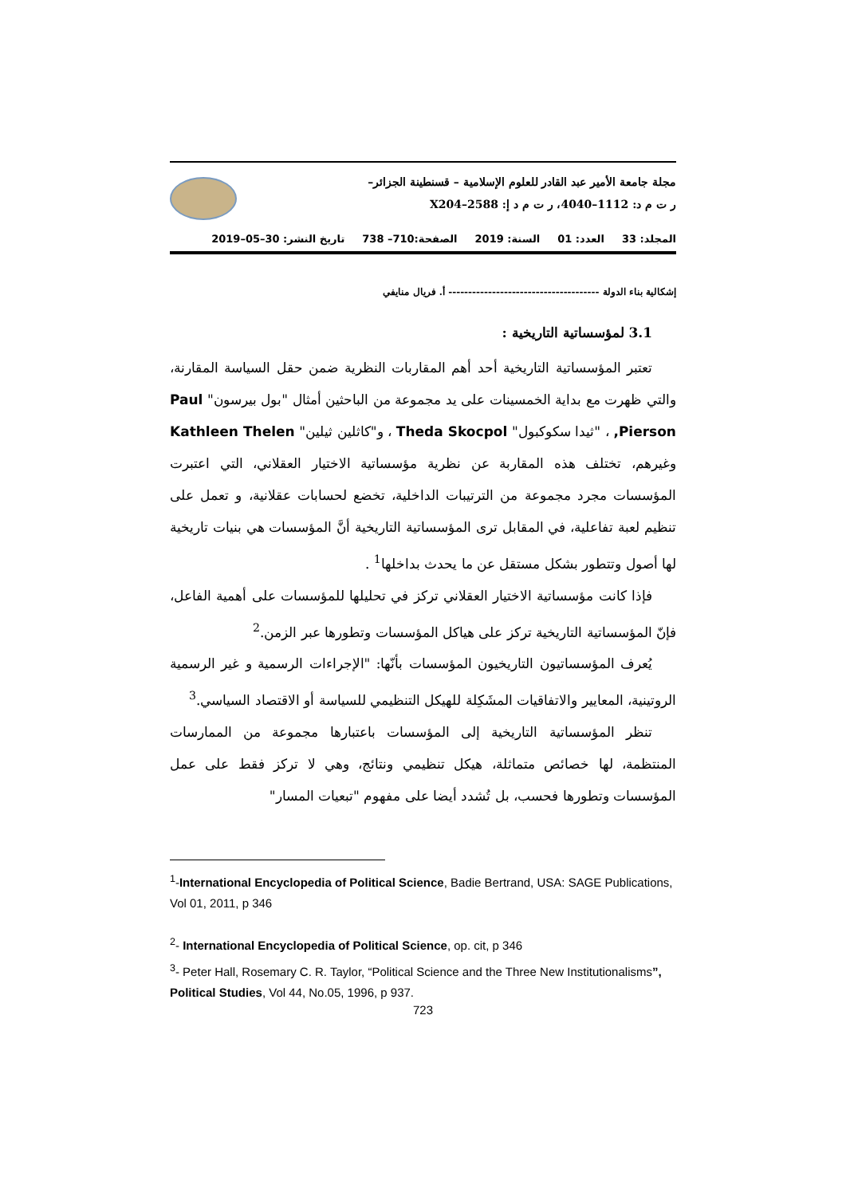مجلة جامعة الأمير عبد القادر للعلوم الإسلامية – قسنطينة الجزائر–
ر ت م د: 1112–4040، ر ت م د إ: 2588–X204
المجلد: 33 العدد: 01 السنة: 2019 الصفحة:710– 738 تاريخ النشر: 30–05–2019
إشكالية بناء الدولة -------------------------------------- أ. فريال منايفي
3.1 لمؤسساتية التاريخية :
تعتبر المؤسساتية التاريخية أحد أهم المقاربات النظرية ضمن حقل السياسة المقارنة، والتي ظهرت مع بداية الخمسينات على يد مجموعة من الباحثين أمثال "بول بيرسون" Paul Pierson, ، "ثيدا سكوكبول" Theda Skocpol ، و"كاثلين ثيلين" Kathleen Thelen وغيرهم، تختلف هذه المقاربة عن نظرية مؤسساتية الاختيار العقلاني، التي اعتبرت المؤسسات مجرد مجموعة من الترتيبات الداخلية، تخضع لحسابات عقلانية، و تعمل على تنظيم لعبة تفاعلية، في المقابل ترى المؤسساتية التاريخية أنَّ المؤسسات هي بنيات تاريخية لها أصول وتتطور بشكل مستقل عن ما يحدث بداخلها<sup>1</sup> .
فإذا كانت مؤسساتية الاختيار العقلاني تركز في تحليلها للمؤسسات على أهمية الفاعل، فإنّ المؤسساتية التاريخية تركز على هياكل المؤسسات وتطورها عبر الزمن.<sup>2</sup>
يُعرف المؤسساتيون التاريخيون المؤسسات بأنّها: "الإجراءات الرسمية و غير الرسمية الروتينية، المعايير والاتفاقيات المشَكِلة للهيكل التنظيمي للسياسة أو الاقتصاد السياسي.<sup>3</sup>
تنظر المؤسساتية التاريخية إلى المؤسسات باعتبارها مجموعة من الممارسات المنتظمة، لها خصائص متماثلة، هيكل تنظيمي ونتائج، وهي لا تركز فقط على عمل المؤسسات وتطورها فحسب، بل تُشدد أيضا على مفهوم "تبعيات المسار"
<sup>1</sup>-International Encyclopedia of Political Science, Badie Bertrand, USA: SAGE Publications, Vol 01, 2011, p 346
<sup>2</sup>- International Encyclopedia of Political Science, op. cit, p 346
<sup>3</sup>- Peter Hall, Rosemary C. R. Taylor, “Political Science and the Three New Institutionalisms”, Political Studies, Vol 44, No.05, 1996, p 937.
723